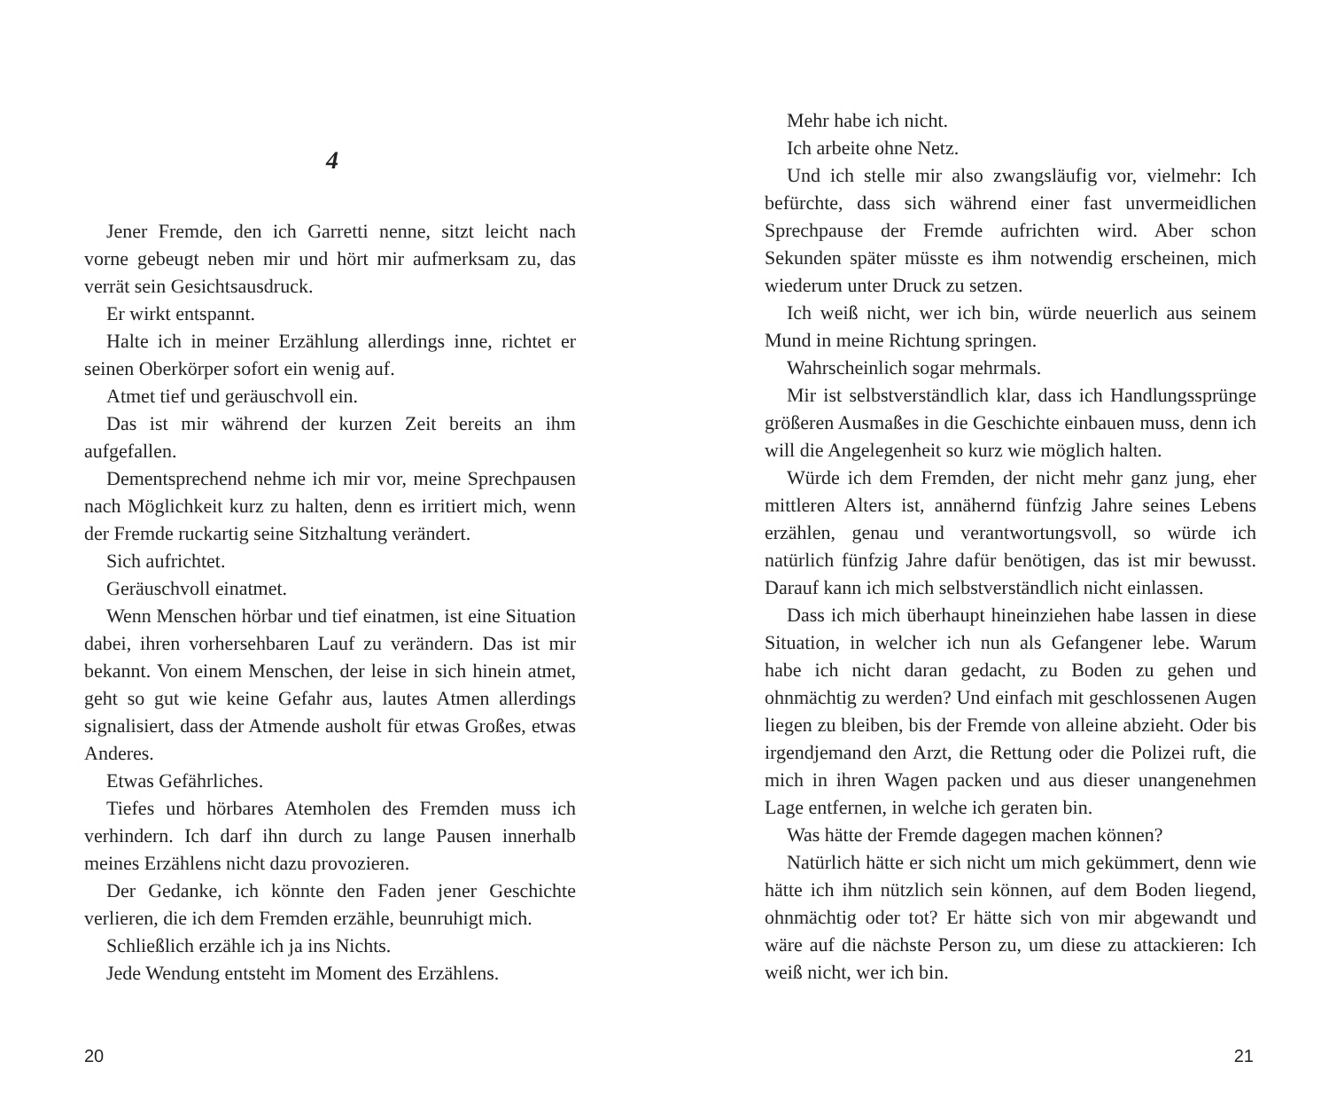4
Jener Fremde, den ich Garretti nenne, sitzt leicht nach vorne gebeugt neben mir und hört mir aufmerksam zu, das verrät sein Gesichtsausdruck.
Er wirkt entspannt.
Halte ich in meiner Erzählung allerdings inne, richtet er seinen Oberkörper sofort ein wenig auf.
Atmet tief und geräuschvoll ein.
Das ist mir während der kurzen Zeit bereits an ihm aufgefallen.
Dementsprechend nehme ich mir vor, meine Sprechpausen nach Möglichkeit kurz zu halten, denn es irritiert mich, wenn der Fremde ruckartig seine Sitzhaltung verändert.
Sich aufrichtet.
Geräuschvoll einatmet.
Wenn Menschen hörbar und tief einatmen, ist eine Situation dabei, ihren vorhersehbaren Lauf zu verändern. Das ist mir bekannt. Von einem Menschen, der leise in sich hinein atmet, geht so gut wie keine Gefahr aus, lautes Atmen allerdings signalisiert, dass der Atmende ausholt für etwas Großes, etwas Anderes.
Etwas Gefährliches.
Tiefes und hörbares Atemholen des Fremden muss ich verhindern. Ich darf ihn durch zu lange Pausen innerhalb meines Erzählens nicht dazu provozieren.
Der Gedanke, ich könnte den Faden jener Geschichte verlieren, die ich dem Fremden erzähle, beunruhigt mich.
Schließlich erzähle ich ja ins Nichts.
Jede Wendung entsteht im Moment des Erzählens.
20
Mehr habe ich nicht.
Ich arbeite ohne Netz.
Und ich stelle mir also zwangsläufig vor, vielmehr: Ich befürchte, dass sich während einer fast unvermeidlichen Sprechpause der Fremde aufrichten wird. Aber schon Sekunden später müsste es ihm notwendig erscheinen, mich wiederum unter Druck zu setzen.
Ich weiß nicht, wer ich bin, würde neuerlich aus seinem Mund in meine Richtung springen.
Wahrscheinlich sogar mehrmals.
Mir ist selbstverständlich klar, dass ich Handlungssprünge größeren Ausmaßes in die Geschichte einbauen muss, denn ich will die Angelegenheit so kurz wie möglich halten.
Würde ich dem Fremden, der nicht mehr ganz jung, eher mittleren Alters ist, annähernd fünfzig Jahre seines Lebens erzählen, genau und verantwortungsvoll, so würde ich natürlich fünfzig Jahre dafür benötigen, das ist mir bewusst. Darauf kann ich mich selbstverständlich nicht einlassen.
Dass ich mich überhaupt hineinziehen habe lassen in diese Situation, in welcher ich nun als Gefangener lebe. Warum habe ich nicht daran gedacht, zu Boden zu gehen und ohnmächtig zu werden? Und einfach mit geschlossenen Augen liegen zu bleiben, bis der Fremde von alleine abzieht. Oder bis irgendjemand den Arzt, die Rettung oder die Polizei ruft, die mich in ihren Wagen packen und aus dieser unangenehmen Lage entfernen, in welche ich geraten bin.
Was hätte der Fremde dagegen machen können?
Natürlich hätte er sich nicht um mich gekümmert, denn wie hätte ich ihm nützlich sein können, auf dem Boden liegend, ohnmächtig oder tot? Er hätte sich von mir abgewandt und wäre auf die nächste Person zu, um diese zu attackieren: Ich weiß nicht, wer ich bin.
21